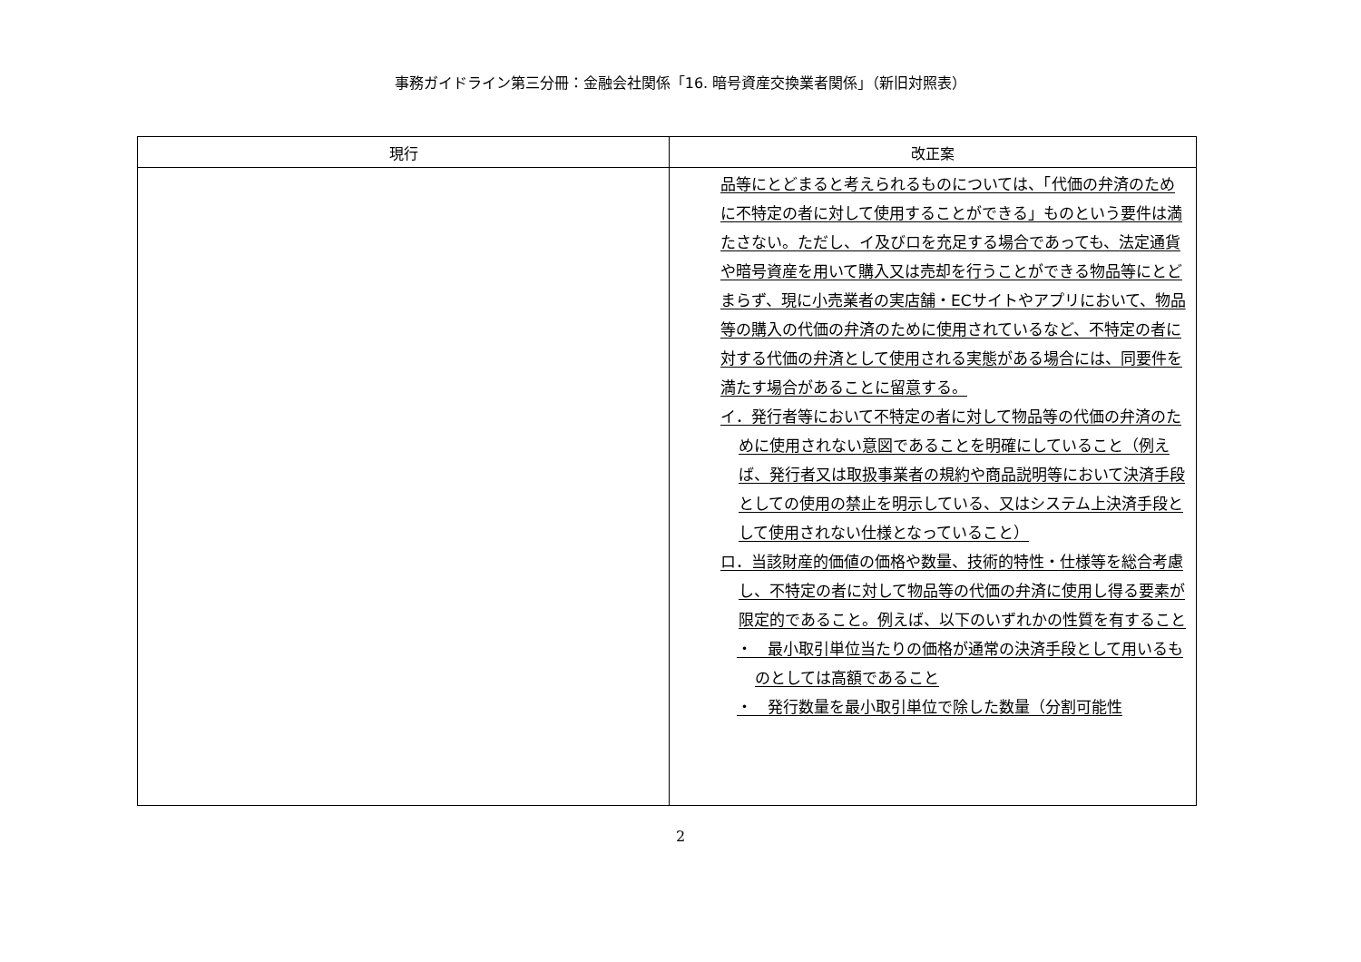事務ガイドライン第三分冊：金融会社関係「16. 暗号資産交換業者関係」（新旧対照表）
| 現行 | 改正案 |
| --- | --- |
| | 品等にとどまると考えられるものについては、「代価の弁済のために不特定の者に対して使用することができる」ものという要件は満たさない。ただし、イ及びロを充足する場合であっても、法定通貨や暗号資産を用いて購入又は売却を行うことができる物品等にとどまらず、現に小売業者の実店舗・ECサイトやアプリにおいて、物品等の購入の代価の弁済のために使用されているなど、不特定の者に対する代価の弁済として使用される実態がある場合には、同要件を満たす場合があることに留意する。 イ．発行者等において不特定の者に対して物品等の代価の弁済のために使用されない意図であることを明確にしていること（例えば、発行者又は取扱事業者の規約や商品説明等において決済手段としての使用の禁止を明示している、又はシステム上決済手段として使用されない仕様となっていること） ロ．当該財産的価値の価格や数量、技術的特性・仕様等を総合考慮し、不特定の者に対して物品等の代価の弁済に使用し得る要素が限定的であること。例えば、以下のいずれかの性質を有すること ・ 最小取引単位当たりの価格が通常の決済手段として用いるものとしては高額であること ・ 発行数量を最小取引単位で除した数量（分割可能性 |
2